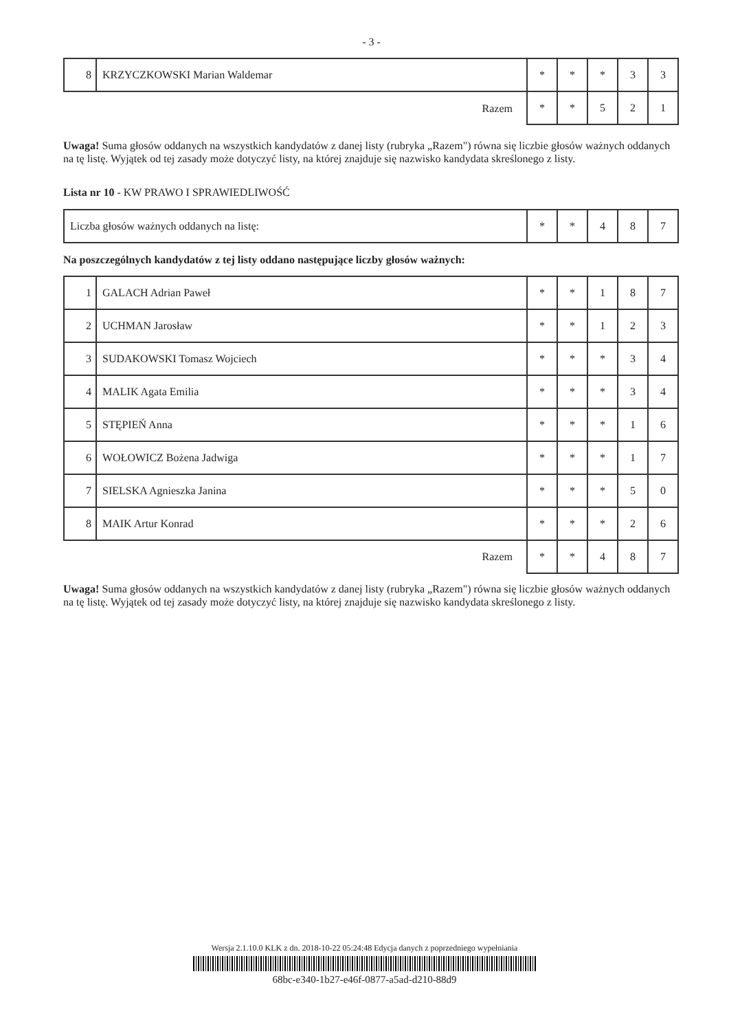- 3 -
| 8 | KRZYCZKOWSKI Marian Waldemar | * | * | * | 3 | 3 |
| Razem | | * | * | 5 | 2 | 1 |
Uwaga! Suma głosów oddanych na wszystkich kandydatów z danej listy (rubryka „Razem") równa się liczbie głosów ważnych oddanych na tę listę. Wyjątek od tej zasady może dotyczyć listy, na której znajduje się nazwisko kandydata skreślonego z listy.
Lista nr 10 - KW PRAWO I SPRAWIEDLIWOŚĆ
| Liczba głosów ważnych oddanych na listę: | * | * | 4 | 8 | 7 |
Na poszczególnych kandydatów z tej listy oddano następujące liczby głosów ważnych:
| 1 | GALACH Adrian Paweł | * | * | 1 | 8 | 7 |
| 2 | UCHMAN Jarosław | * | * | 1 | 2 | 3 |
| 3 | SUDAKOWSKI Tomasz Wojciech | * | * | * | 3 | 4 |
| 4 | MALIK Agata Emilia | * | * | * | 3 | 4 |
| 5 | STĘPIEŃ Anna | * | * | * | 1 | 6 |
| 6 | WOŁOWICZ Bożena Jadwiga | * | * | * | 1 | 7 |
| 7 | SIELSKA Agnieszka Janina | * | * | * | 5 | 0 |
| 8 | MAIK Artur Konrad | * | * | * | 2 | 6 |
| Razem | | * | * | 4 | 8 | 7 |
Uwaga! Suma głosów oddanych na wszystkich kandydatów z danej listy (rubryka „Razem") równa się liczbie głosów ważnych oddanych na tę listę. Wyjątek od tej zasady może dotyczyć listy, na której znajduje się nazwisko kandydata skreślonego z listy.
Wersja 2.1.10.0 KLK z dn. 2018-10-22 05:24:48 Edycja danych z poprzedniego wypełniania
68bc-e340-1b27-e46f-0877-a5ad-d210-88d9